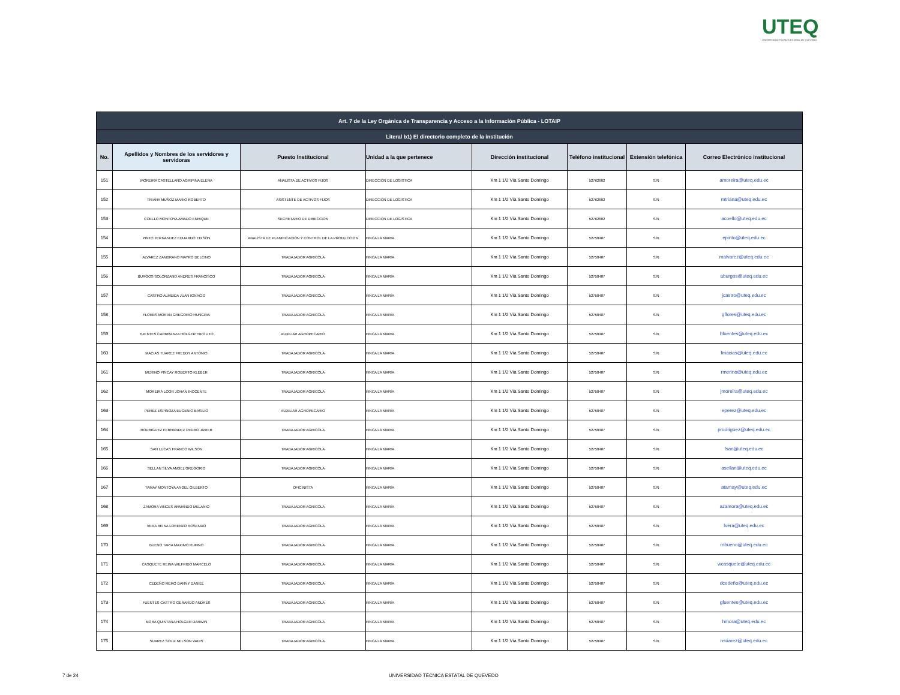UTEQ
UNIVERSIDAD TÉCNICA ESTATAL DE QUEVEDO
| Art. 7 de la Ley Orgánica de Transparencia y Acceso a la Información Pública - LOTAIP | | | | | | | |
| --- | --- | --- | --- | --- | --- | --- | --- |
| Literal b1) El directorio completo de la institución | | | | | | | |
| No. | Apellidos y Nombres de los servidores y servidoras | Puesto Institucional | Unidad a la que pertenece | Dirección institucional | Teléfono institucional | Extensión telefónica | Correo Electrónico institucional |
| 151 | MOREIRA CASTELLANO AGRIPINA ELENA | ANALISTA DE ACTIVOS FIJOS | DIRECCION DE LOGISTICA | Km 1 1/2 Vía Santo Domingo | 52762602 | S/N | amoreira@uteq.edu.ec |
| 152 | TRIANA MUÑOZ MARIO ROBERTO | ASISTENTE DE ACTIVOS FIJOS | DIRECCION DE LOGISTICA | Km 1 1/2 Vía Santo Domingo | 52762602 | S/N | mtriana@uteq.edu.ec |
| 153 | COELLO MONTOYA AMADO ENRIQUE | SECRETARIO DE DIRECCION | DIRECCION DE LOGISTICA | Km 1 1/2 Vía Santo Domingo | 52762602 | S/N | acoello@uteq.edu.ec |
| 154 | PINTO FERNANDEZ EDUARDO EDISON | ANALISTA DE PLANIFICACION Y CONTROL DE LA PRODUCCION | FINCA LA MARIA | Km 1 1/2 Vía Santo Domingo | 52758487 | S/N | epinto@uteq.edu.ec |
| 155 | ALVAREZ ZAMBRANO MAYRO DELCINO | TRABAJADOR AGRICOLA | FINCA LA MARIA | Km 1 1/2 Vía Santo Domingo | 52758487 | S/N | malvarez@uteq.edu.ec |
| 156 | BURGOS SOLORZANO ANDRES FRANCISCO | TRABAJADOR AGRICOLA | FINCA LA MARIA | Km 1 1/2 Vía Santo Domingo | 52758487 | S/N | aburgos@uteq.edu.ec |
| 157 | CASTRO ALMEIDA JUAN IGNACIO | TRABAJADOR AGRICOLA | FINCA LA MARIA | Km 1 1/2 Vía Santo Domingo | 52758487 | S/N | jcastro@uteq.edu.ec |
| 158 | FLORES MORAN GREGORIO HUNGRIA | TRABAJADOR AGRICOLA | FINCA LA MARIA | Km 1 1/2 Vía Santo Domingo | 52758487 | S/N | gflores@uteq.edu.ec |
| 159 | FUENTES CARRRANZA HOLGER HIPOLITO | AUXILIAR AGROPECARIO | FINCA LA MARIA | Km 1 1/2 Vía Santo Domingo | 52758487 | S/N | hfuentes@uteq.edu.ec |
| 160 | MACIAS TUAREZ FREDDY ANTONIO | TRABAJADOR AGRICOLA | FINCA LA MARIA | Km 1 1/2 Vía Santo Domingo | 52758487 | S/N | fmacias@uteq.edu.ec |
| 161 | MERINO PINCAY ROBERTO KLEBER | TRABAJADOR AGRICOLA | FINCA LA MARIA | Km 1 1/2 Vía Santo Domingo | 52758487 | S/N | rmerino@uteq.edu.ec |
| 162 | MOREIRA LOOR JOHAN INOCENTE | TRABAJADOR AGRICOLA | FINCA LA MARIA | Km 1 1/2 Vía Santo Domingo | 52758487 | S/N | jmoreira@uteq.edu.ec |
| 163 | PEREZ ESPINOZA EUGENIO BASILIO | AUXILIAR AGROPECARIO | FINCA LA MARIA | Km 1 1/2 Vía Santo Domingo | 52758487 | S/N | eperez@uteq.edu.ec |
| 164 | RODRIGUEZ FERNANDEZ PEDRO JAVIER | TRABAJADOR AGRICOLA | FINCA LA MARIA | Km 1 1/2 Vía Santo Domingo | 52758487 | S/N | prodriguez@uteq.edu.ec |
| 165 | SAN LUCAS FRANCO WILSON | TRABAJADOR AGRICOLA | FINCA LA MARIA | Km 1 1/2 Vía Santo Domingo | 52758487 | S/N | fsan@uteq.edu.ec |
| 166 | SELLAN SILVA ANGEL GREGORIO | TRABAJADOR AGRICOLA | FINCA LA MARIA | Km 1 1/2 Vía Santo Domingo | 52758487 | S/N | asellan@uteq.edu.ec |
| 167 | TAMAY MONTOYA ANGEL GILBERTO | OFICINISTA | FINCA LA MARIA | Km 1 1/2 Vía Santo Domingo | 52758487 | S/N | atamay@uteq.edu.ec |
| 168 | ZAMORA VINCES ARMANDO MELANIO | TRABAJADOR AGRICOLA | FINCA LA MARIA | Km 1 1/2 Vía Santo Domingo | 52758487 | S/N | azamora@uteq.edu.ec |
| 169 | VERA REINA LORENZO ROSENDO | TRABAJADOR AGRICOLA | FINCA LA MARIA | Km 1 1/2 Vía Santo Domingo | 52758487 | S/N | lvera@uteq.edu.ec |
| 170 | BUENO TAPIA MAXIMO RUFINO | TRABAJADOR AGRICOLA | FINCA LA MARIA | Km 1 1/2 Vía Santo Domingo | 52758487 | S/N | mbueno@uteq.edu.ec |
| 171 | CASQUETE REINA WILFRIDO MARCELO | TRABAJADOR AGRICOLA | FINCA LA MARIA | Km 1 1/2 Vía Santo Domingo | 52758487 | S/N | wcasquete@uteq.edu.ec |
| 172 | CEDEÑO MERO DANNY DANIEL | TRABAJADOR AGRICOLA | FINCA LA MARIA | Km 1 1/2 Vía Santo Domingo | 52758487 | S/N | dcedeño@uteq.edu.ec |
| 173 | FUENTES CASTRO GERARDO ANDRES | TRABAJADOR AGRICOLA | FINCA LA MARIA | Km 1 1/2 Vía Santo Domingo | 52758487 | S/N | gfuentes@uteq.edu.ec |
| 174 | MORA QUINTANA HOLGER DARWIN | TRABAJADOR AGRICOLA | FINCA LA MARIA | Km 1 1/2 Vía Santo Domingo | 52758487 | S/N | hmora@uteq.edu.ec |
| 175 | SUAREZ SOLIZ NELSON VADIS | TRABAJADOR AGRICOLA | FINCA LA MARIA | Km 1 1/2 Vía Santo Domingo | 52758487 | S/N | nsuarez@uteq.edu.ec |
7 de 24
UNIVERSIDAD TÉCNICA ESTATAL DE QUEVEDO